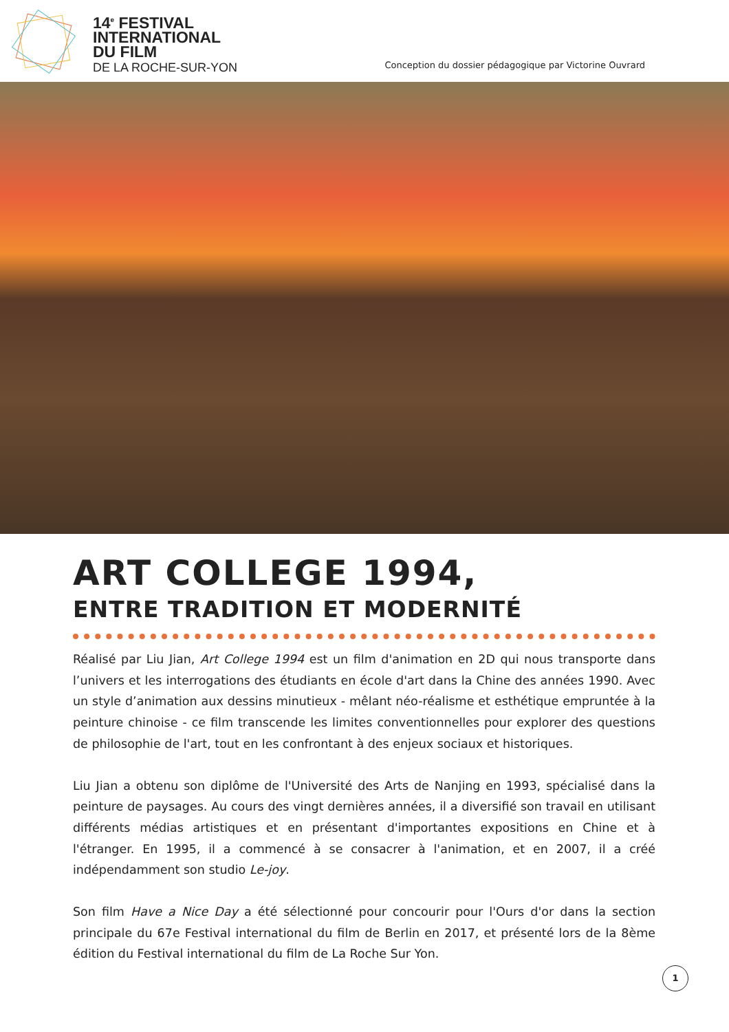14<sup>e</sup> FESTIVAL
INTERNATIONAL
DU FILM
DE LA ROCHE-SUR-YON
Conception du dossier pédagogique par Victorine Ouvrard
ART COLLEGE 1994,
ENTRE TRADITION ET MODERNITÉ
Réalisé par Liu Jian, Art College 1994 est un film d'animation en 2D qui nous transporte dans l’univers et les interrogations des étudiants en école d'art dans la Chine des années 1990. Avec un style d’animation aux dessins minutieux - mêlant néo-réalisme et esthétique empruntée à la peinture chinoise - ce film transcende les limites conventionnelles pour explorer des questions de philosophie de l'art, tout en les confrontant à des enjeux sociaux et historiques.
Liu Jian a obtenu son diplôme de l'Université des Arts de Nanjing en 1993, spécialisé dans la peinture de paysages. Au cours des vingt dernières années, il a diversifié son travail en utilisant différents médias artistiques et en présentant d'importantes expositions en Chine et à l'étranger. En 1995, il a commencé à se consacrer à l'animation, et en 2007, il a créé indépendamment son studio Le-joy.
Son film Have a Nice Day a été sélectionné pour concourir pour l'Ours d'or dans la section principale du 67e Festival international du film de Berlin en 2017, et présenté lors de la 8ème édition du Festival international du film de La Roche Sur Yon.
1